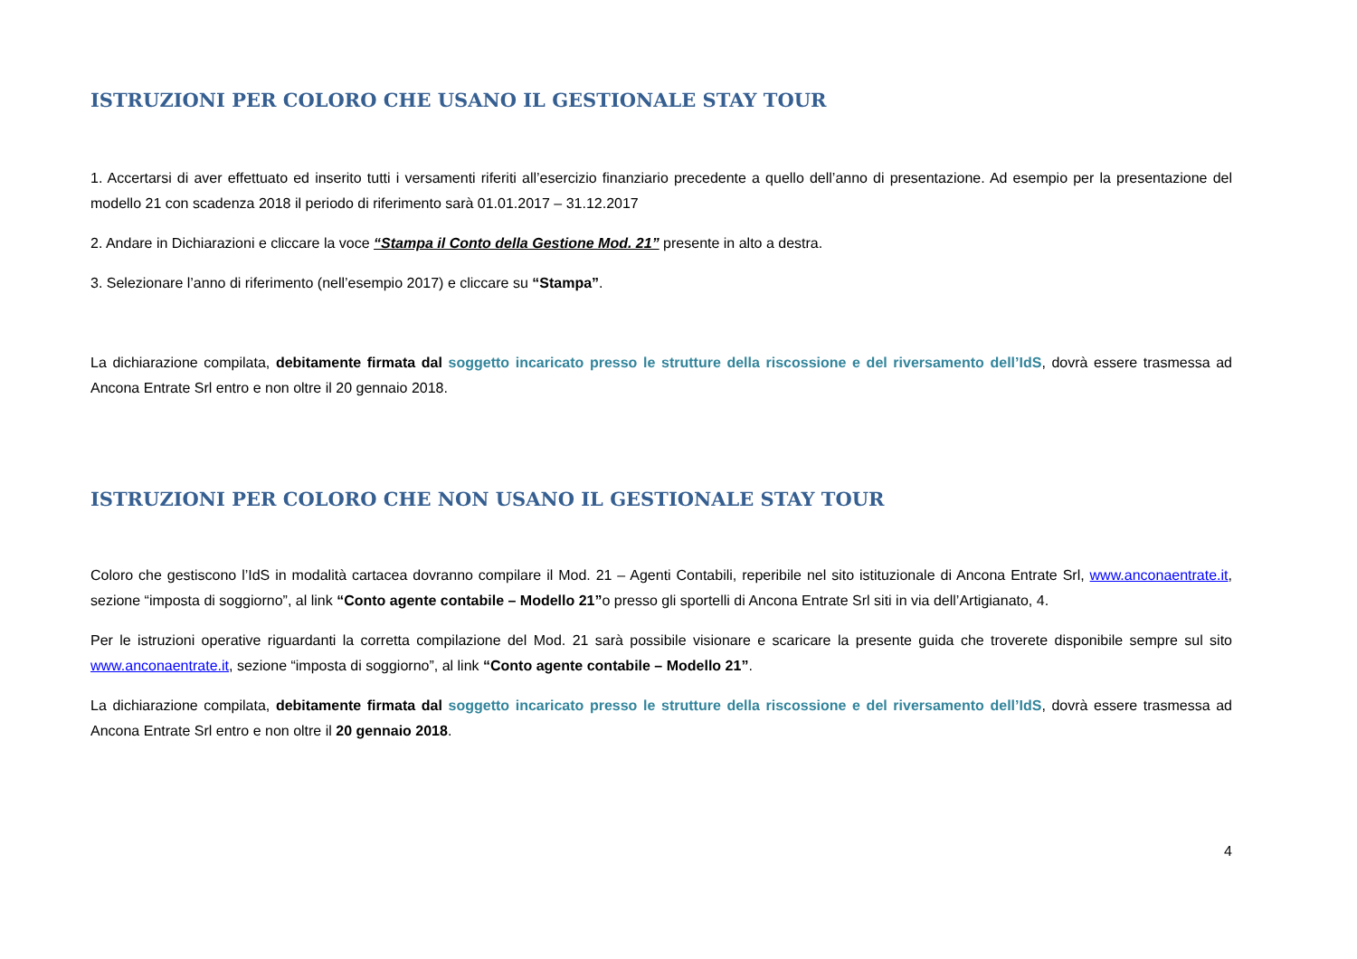ISTRUZIONI PER COLORO CHE USANO IL GESTIONALE STAY TOUR
1. Accertarsi di aver effettuato ed inserito tutti i versamenti riferiti all’esercizio finanziario precedente a quello dell’anno di presentazione. Ad esempio per la presentazione del modello 21 con scadenza 2018 il periodo di riferimento sarà 01.01.2017 – 31.12.2017
2. Andare in Dichiarazioni e cliccare la voce “Stampa il Conto della Gestione Mod. 21” presente in alto a destra.
3. Selezionare l’anno di riferimento (nell’esempio 2017) e cliccare su “Stampa”.
La dichiarazione compilata, debitamente firmata dal soggetto incaricato presso le strutture della riscossione e del riversamento dell’IdS, dovrà essere trasmessa ad Ancona Entrate Srl entro e non oltre il 20 gennaio 2018.
ISTRUZIONI PER COLORO CHE NON USANO IL GESTIONALE STAY TOUR
Coloro che gestiscono l’IdS in modalità cartacea dovranno compilare il Mod. 21 – Agenti Contabili, reperibile nel sito istituzionale di Ancona Entrate Srl, www.anconaentrate.it, sezione “imposta di soggiorno”, al link “Conto agente contabile – Modello 21”o presso gli sportelli di Ancona Entrate Srl siti in via dell’Artigianato, 4.
Per le istruzioni operative riguardanti la corretta compilazione del Mod. 21 sarà possibile visionare e scaricare la presente guida che troverete disponibile sempre sul sito www.anconaentrate.it, sezione “imposta di soggiorno”, al link “Conto agente contabile – Modello 21”.
La dichiarazione compilata, debitamente firmata dal soggetto incaricato presso le strutture della riscossione e del riversamento dell’IdS, dovrà essere trasmessa ad Ancona Entrate Srl entro e non oltre il 20 gennaio 2018.
4